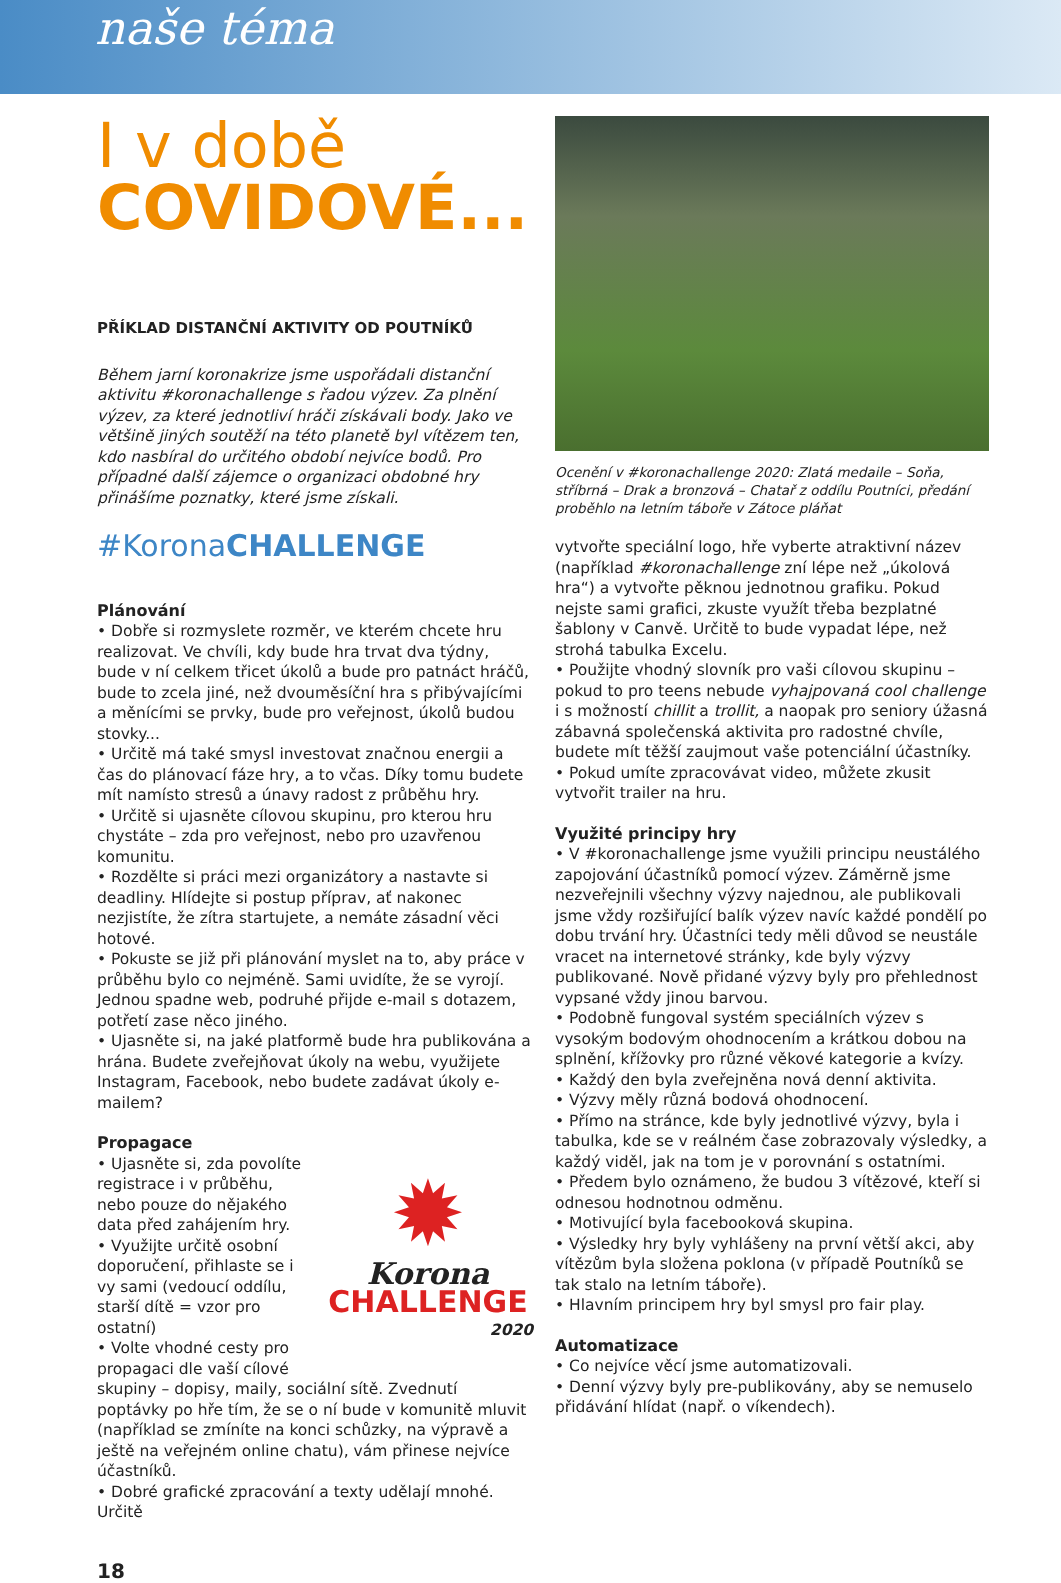naše téma
I v době
COVIDOVÉ...
PŘÍKLAD DISTANČNÍ AKTIVITY OD POUTNÍKŮ
Během jarní koronakrize jsme uspořádali distanční aktivitu #koronachallenge s řadou výzev. Za plnění výzev, za které jednotliví hráči získávali body. Jako ve většině jiných soutěží na této planetě byl vítězem ten, kdo nasbíral do určitého období nejvíce bodů. Pro případné další zájemce o organizaci obdobné hry přinášíme poznatky, které jsme získali.
#KoronaCHALLENGE
Plánování
• Dobře si rozmyslete rozměr, ve kterém chcete hru realizovat. Ve chvíli, kdy bude hra trvat dva týdny, bude v ní celkem třicet úkolů a bude pro patnáct hráčů, bude to zcela jiné, než dvouměsíční hra s přibývajícími a měnícími se prvky, bude pro veřejnost, úkolů budou stovky...
• Určitě má také smysl investovat značnou energii a čas do plánovací fáze hry, a to včas. Díky tomu budete mít namísto stresů a únavy radost z průběhu hry.
• Určitě si ujasněte cílovou skupinu, pro kterou hru chystáte – zda pro veřejnost, nebo pro uzavřenou komunitu.
• Rozdělte si práci mezi organizátory a nastavte si deadliny. Hlídejte si postup příprav, ať nakonec nezjistíte, že zítra startujete, a nemáte zásadní věci hotové.
• Pokuste se již při plánování myslet na to, aby práce v průběhu bylo co nejméně. Sami uvidíte, že se vyrojí. Jednou spadne web, podruhé přijde e-mail s dotazem, potřetí zase něco jiného.
• Ujasněte si, na jaké platformě bude hra publikována a hrána. Budete zveřejňovat úkoly na webu, využijete Instagram, Facebook, nebo budete zadávat úkoly e-mailem?
Propagace
✹
Korona
CHALLENGE
2020
• Ujasněte si, zda povolíte registrace i v průběhu, nebo pouze do nějakého data před zahájením hry.
• Využijte určitě osobní doporučení, přihlaste se i vy sami (vedoucí oddílu, starší dítě = vzor pro ostatní)
• Volte vhodné cesty pro propagaci dle vaší cílové skupiny – dopisy, maily, sociální sítě. Zvednutí poptávky po hře tím, že se o ní bude v komunitě mluvit (například se zmíníte na konci schůzky, na výpravě a ještě na veřejném online chatu), vám přinese nejvíce účastníků.
• Dobré grafické zpracování a texty udělají mnohé. Určitě
Ocenění v #koronachallenge 2020: Zlatá medaile – Soňa, stříbrná – Drak a bronzová – Chatař z oddílu Poutníci, předání proběhlo na letním táboře v Zátoce pláňat
vytvořte speciální logo, hře vyberte atraktivní název (například #koronachallenge zní lépe než „úkolová hra“) a vytvořte pěknou jednotnou grafiku. Pokud nejste sami grafici, zkuste využít třeba bezplatné šablony v Canvě. Určitě to bude vypadat lépe, než strohá tabulka Excelu.
• Použijte vhodný slovník pro vaši cílovou skupinu – pokud to pro teens nebude vyhajpovaná cool challenge i s možností chillit a trollit, a naopak pro seniory úžasná zábavná společenská aktivita pro radostné chvíle, budete mít těžší zaujmout vaše potenciální účastníky.
• Pokud umíte zpracovávat video, můžete zkusit vytvořit trailer na hru.
Využité principy hry
• V #koronachallenge jsme využili principu neustálého zapojování účastníků pomocí výzev. Záměrně jsme nezveřejnili všechny výzvy najednou, ale publikovali jsme vždy rozšiřující balík výzev navíc každé pondělí po dobu trvání hry. Účastníci tedy měli důvod se neustále vracet na internetové stránky, kde byly výzvy publikované. Nově přidané výzvy byly pro přehlednost vypsané vždy jinou barvou.
• Podobně fungoval systém speciálních výzev s vysokým bodovým ohodnocením a krátkou dobou na splnění, křížovky pro různé věkové kategorie a kvízy.
• Každý den byla zveřejněna nová denní aktivita.
• Výzvy měly různá bodová ohodnocení.
• Přímo na stránce, kde byly jednotlivé výzvy, byla i tabulka, kde se v reálném čase zobrazovaly výsledky, a každý viděl, jak na tom je v porovnání s ostatními.
• Předem bylo oznámeno, že budou 3 vítězové, kteří si odnesou hodnotnou odměnu.
• Motivující byla facebooková skupina.
• Výsledky hry byly vyhlášeny na první větší akci, aby vítězům byla složena poklona (v případě Poutníků se tak stalo na letním táboře).
• Hlavním principem hry byl smysl pro fair play.
Automatizace
• Co nejvíce věcí jsme automatizovali.
• Denní výzvy byly pre-publikovány, aby se nemuselo přidávání hlídat (např. o víkendech).
18